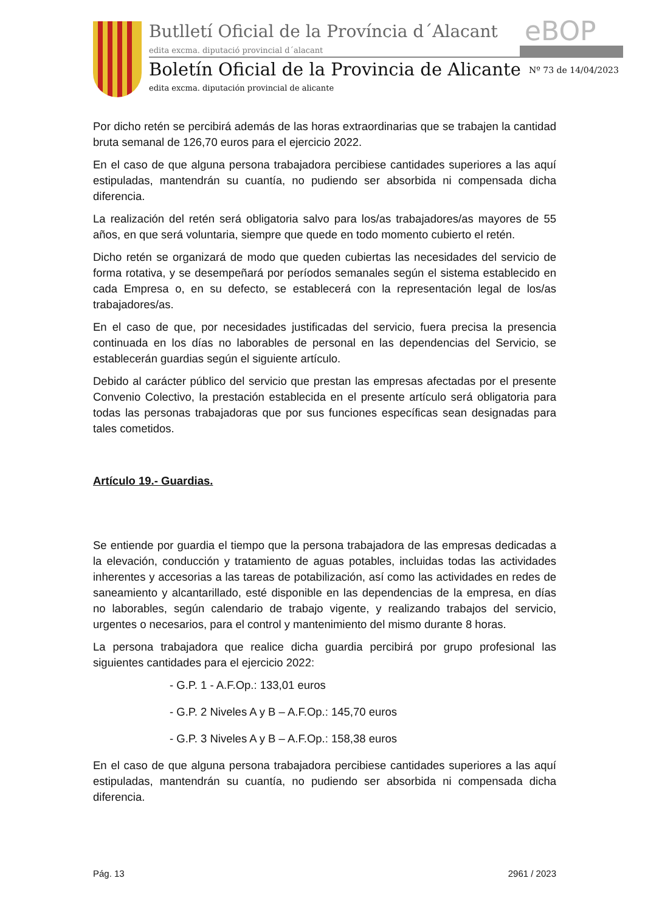Butlletí Oficial de la Província d´Alacant
edita excma. diputació provincial d´alacant
eBOP
Boletín Oficial de la Provincia de Alicante
Nº 73 de 14/04/2023
edita excma. diputación provincial de alicante
Por dicho retén se percibirá además de las horas extraordinarias que se trabajen la cantidad bruta semanal de 126,70 euros para el ejercicio 2022.
En el caso de que alguna persona trabajadora percibiese cantidades superiores a las aquí estipuladas, mantendrán su cuantía, no pudiendo ser absorbida ni compensada dicha diferencia.
La realización del retén será obligatoria salvo para los/as trabajadores/as mayores de 55 años, en que será voluntaria, siempre que quede en todo momento cubierto el retén.
Dicho retén se organizará de modo que queden cubiertas las necesidades del servicio de forma rotativa, y se desempeñará por períodos semanales según el sistema establecido en cada Empresa o, en su defecto, se establecerá con la representación legal de los/as trabajadores/as.
En el caso de que, por necesidades justificadas del servicio, fuera precisa la presencia continuada en los días no laborables de personal en las dependencias del Servicio, se establecerán guardias según el siguiente artículo.
Debido al carácter público del servicio que prestan las empresas afectadas por el presente Convenio Colectivo, la prestación establecida en el presente artículo será obligatoria para todas las personas trabajadoras que por sus funciones específicas sean designadas para tales cometidos.
Artículo 19.- Guardias.
Se entiende por guardia el tiempo que la persona trabajadora de las empresas dedicadas a la elevación, conducción y tratamiento de aguas potables, incluidas todas las actividades inherentes y accesorias a las tareas de potabilización, así como las actividades en redes de saneamiento y alcantarillado, esté disponible en las dependencias de la empresa, en días no laborables, según calendario de trabajo vigente, y realizando trabajos del servicio, urgentes o necesarios, para el control y mantenimiento del mismo durante 8 horas.
La persona trabajadora que realice dicha guardia percibirá por grupo profesional las siguientes cantidades para el ejercicio 2022:
- G.P. 1 - A.F.Op.: 133,01 euros
- G.P. 2 Niveles A y B – A.F.Op.: 145,70 euros
- G.P. 3 Niveles A y B – A.F.Op.: 158,38 euros
En el caso de que alguna persona trabajadora percibiese cantidades superiores a las aquí estipuladas, mantendrán su cuantía, no pudiendo ser absorbida ni compensada dicha diferencia.
Pág. 13 2961 / 2023